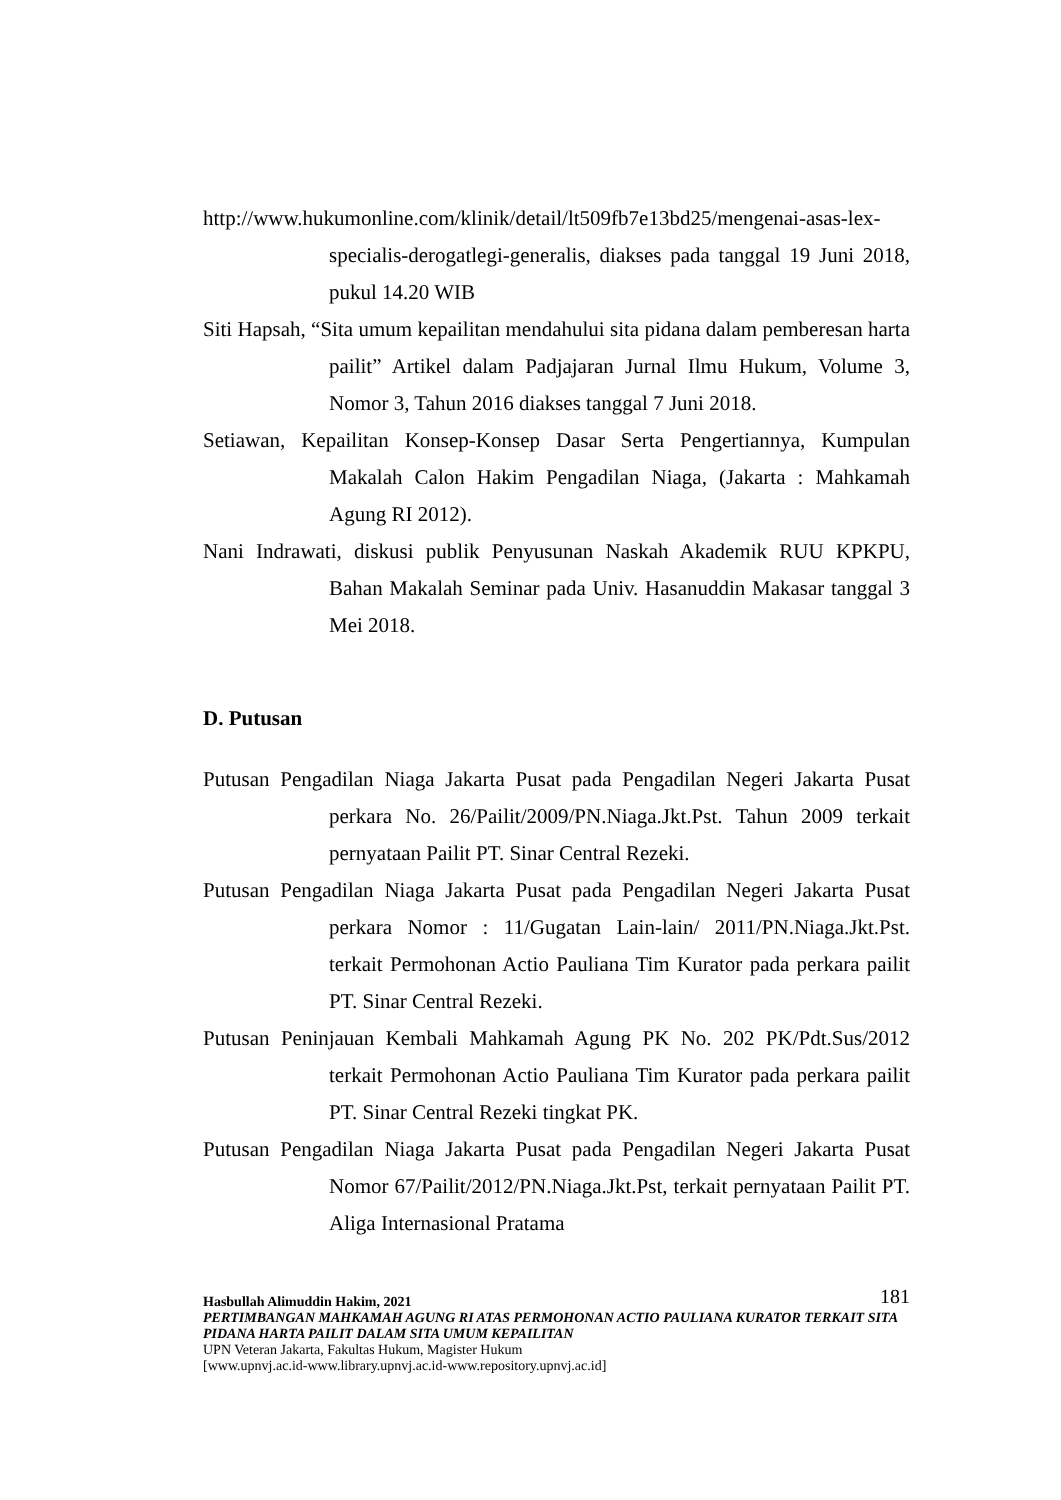http://www.hukumonline.com/klinik/detail/lt509fb7e13bd25/mengenai-asas-lex-specialis-derogatlegi-generalis, diakses pada tanggal 19 Juni 2018, pukul 14.20 WIB
Siti Hapsah, “Sita umum kepailitan mendahului sita pidana dalam pemberesan harta pailit” Artikel dalam Padjajaran Jurnal Ilmu Hukum, Volume 3, Nomor 3, Tahun 2016 diakses tanggal 7 Juni 2018.
Setiawan, Kepailitan Konsep-Konsep Dasar Serta Pengertiannya, Kumpulan Makalah Calon Hakim Pengadilan Niaga, (Jakarta : Mahkamah Agung RI 2012).
Nani Indrawati, diskusi publik Penyusunan Naskah Akademik RUU KPKPU, Bahan Makalah Seminar pada Univ. Hasanuddin Makasar tanggal 3 Mei 2018.
D. Putusan
Putusan Pengadilan Niaga Jakarta Pusat pada Pengadilan Negeri Jakarta Pusat perkara No. 26/Pailit/2009/PN.Niaga.Jkt.Pst. Tahun 2009 terkait pernyataan Pailit PT. Sinar Central Rezeki.
Putusan Pengadilan Niaga Jakarta Pusat pada Pengadilan Negeri Jakarta Pusat perkara Nomor : 11/Gugatan Lain-lain/ 2011/PN.Niaga.Jkt.Pst. terkait Permohonan Actio Pauliana Tim Kurator pada perkara pailit PT. Sinar Central Rezeki.
Putusan Peninjauan Kembali Mahkamah Agung PK No. 202 PK/Pdt.Sus/2012 terkait Permohonan Actio Pauliana Tim Kurator pada perkara pailit PT. Sinar Central Rezeki tingkat PK.
Putusan Pengadilan Niaga Jakarta Pusat pada Pengadilan Negeri Jakarta Pusat Nomor 67/Pailit/2012/PN.Niaga.Jkt.Pst, terkait pernyataan Pailit PT. Aliga Internasional Pratama
181 Hasbullah Alimuddin Hakim, 2021
PERTIMBANGAN MAHKAMAH AGUNG RI ATAS PERMOHONAN ACTIO PAULIANA KURATOR TERKAIT SITA PIDANA HARTA PAILIT DALAM SITA UMUM KEPAILITAN
UPN Veteran Jakarta, Fakultas Hukum, Magister Hukum
[www.upnvj.ac.id-www.library.upnvj.ac.id-www.repository.upnvj.ac.id]